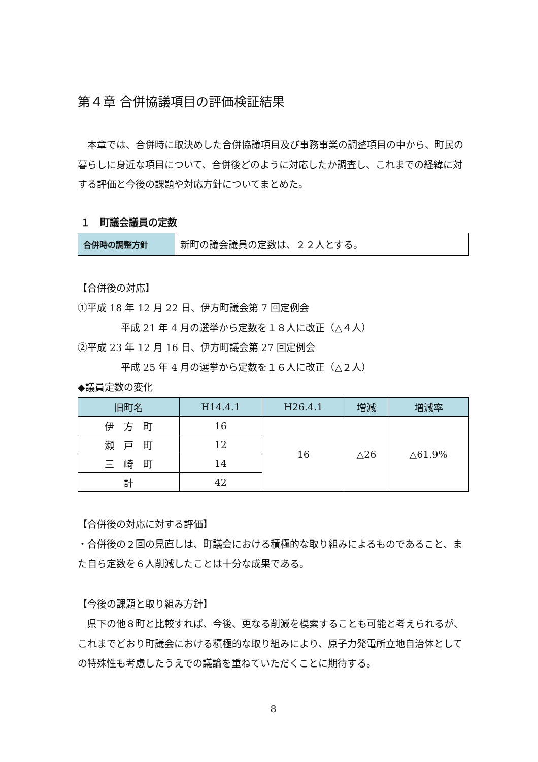第４章 合併協議項目の評価検証結果
　本章では、合併時に取決めした合併協議項目及び事務事業の調整項目の中から、町民の暮らしに身近な項目について、合併後どのように対応したか調査し、これまでの経緯に対する評価と今後の課題や対応方針についてまとめた。
１　町議会議員の定数
| 合併時の調整方針 | 新町の議会議員の定数は、２２人とする。 |
【合併後の対応】
①平成 18 年 12 月 22 日、伊方町議会第 7 回定例会
平成 21 年 4 月の選挙から定数を１８人に改正（△４人）
②平成 23 年 12 月 16 日、伊方町議会第 27 回定例会
平成 25 年 4 月の選挙から定数を１６人に改正（△２人）
◆議員定数の変化
| 旧町名 | H14.4.1 | H26.4.1 | 増減 | 増減率 |
| --- | --- | --- | --- | --- |
| 伊 方 町 | 16 | 16 | △26 | △61.9% |
| 瀬 戸 町 | 12 | | | |
| 三 崎 町 | 14 | | | |
| 計 | 42 | | | |
【合併後の対応に対する評価】
・合併後の２回の見直しは、町議会における積極的な取り組みによるものであること、また自ら定数を６人削減したことは十分な成果である。
【今後の課題と取り組み方針】
　県下の他８町と比較すれば、今後、更なる削減を模索することも可能と考えられるが、これまでどおり町議会における積極的な取り組みにより、原子力発電所立地自治体としての特殊性も考慮したうえでの議論を重ねていただくことに期待する。
8